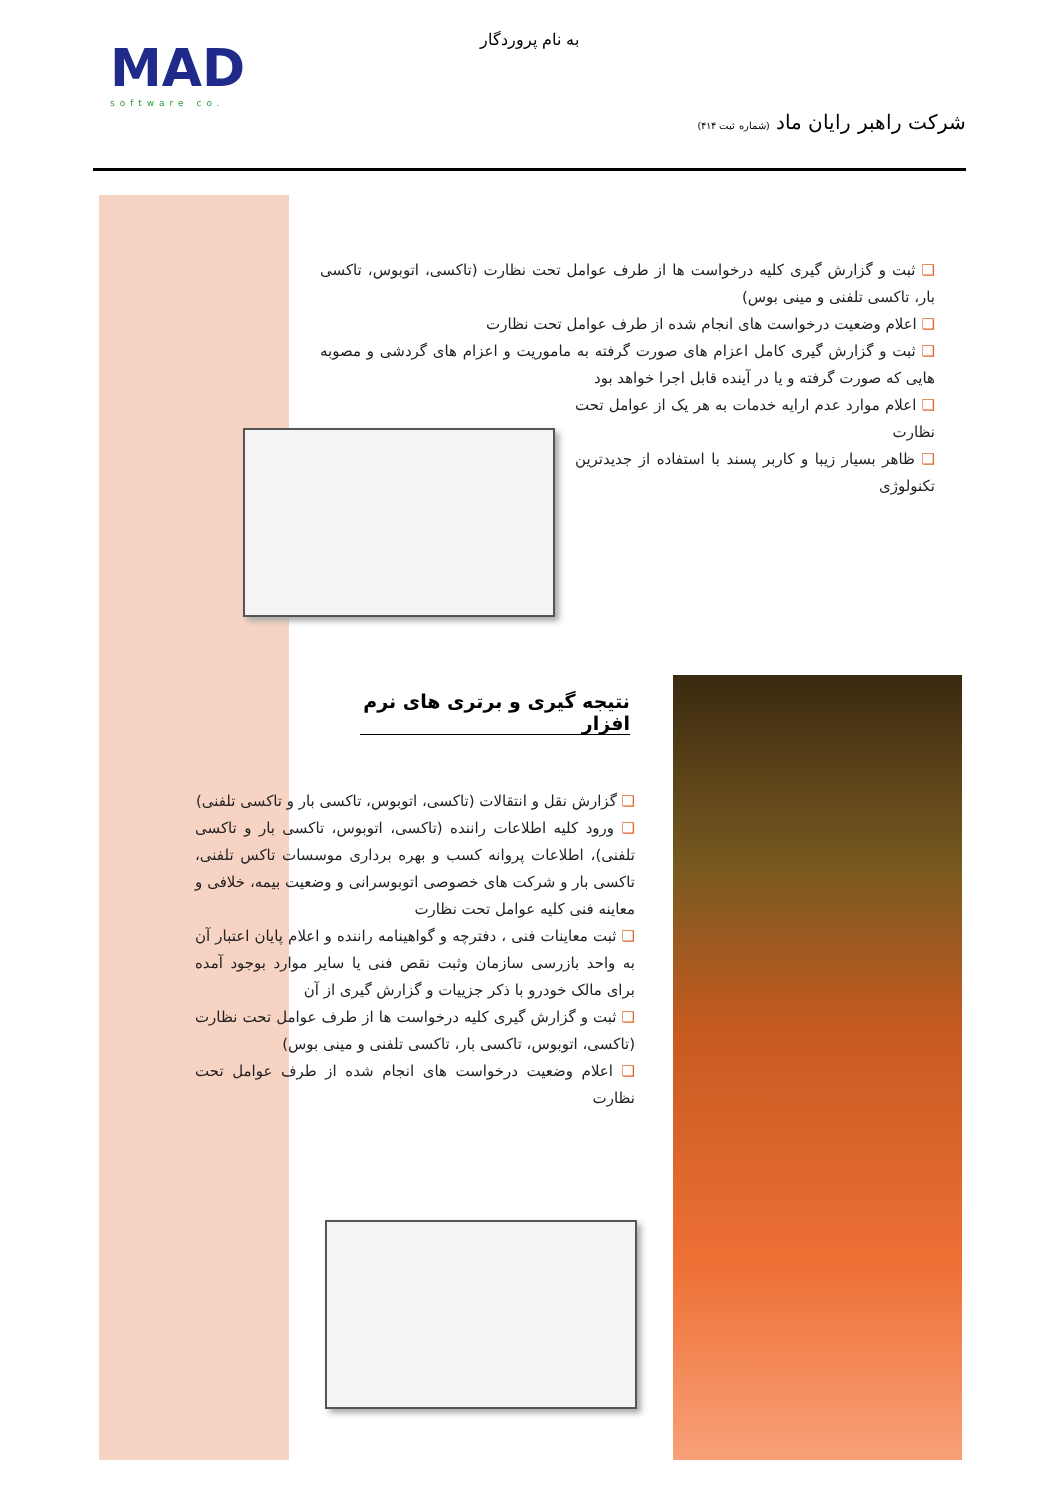MAD
software co.
به نام پروردگار
شرکت راهبر رایان ماد (شماره ثبت ۴۱۴)
❑ ثبت و گزارش گیری کلیه درخواست ها از طرف عوامل تحت نظارت (تاکسی، اتوبوس، تاکسی بار، تاکسی تلفنی و مینی بوس)
❑ اعلام وضعیت درخواست های انجام شده از طرف عوامل تحت نظارت
❑ ثبت و گزارش گیری کامل اعزام های صورت گرفته به ماموریت و اعزام های گردشی و مصوبه هایی که صورت گرفته و یا در آینده قابل اجرا خواهد بود
❑ اعلام موارد عدم ارایه خدمات به هر یک از عوامل تحت نظارت
❑ ظاهر بسیار زیبا و کاربر پسند با استفاده از جدیدترین تکنولوژی
نتیجه گیری و برتری های نرم افزار
❑ گزارش نقل و انتقالات (تاکسی، اتوبوس، تاکسی بار و تاکسی تلفنی)
❑ ورود کلیه اطلاعات راننده (تاکسی، اتوبوس، تاکسی بار و تاکسی تلفنی)، اطلاعات پروانه کسب و بهره برداری موسسات تاکس تلفنی، تاکسی بار و شرکت های خصوصی اتوبوسرانی و وضعیت بیمه، خلافی و معاینه فنی کلیه عوامل تحت نظارت
❑ ثبت معاینات فنی ، دفترچه و گواهینامه راننده و اعلام پایان اعتبار آن به واحد بازرسی سازمان وثبت نقص فنی یا سایر موارد بوجود آمده برای مالک خودرو با ذکر جزییات و گزارش گیری از آن
❑ ثبت و گزارش گیری کلیه درخواست ها از طرف عوامل تحت نظارت (تاکسی، اتوبوس، تاکسی بار، تاکسی تلفنی و مینی بوس)
❑ اعلام وضعیت درخواست های انجام شده از طرف عوامل تحت نظارت